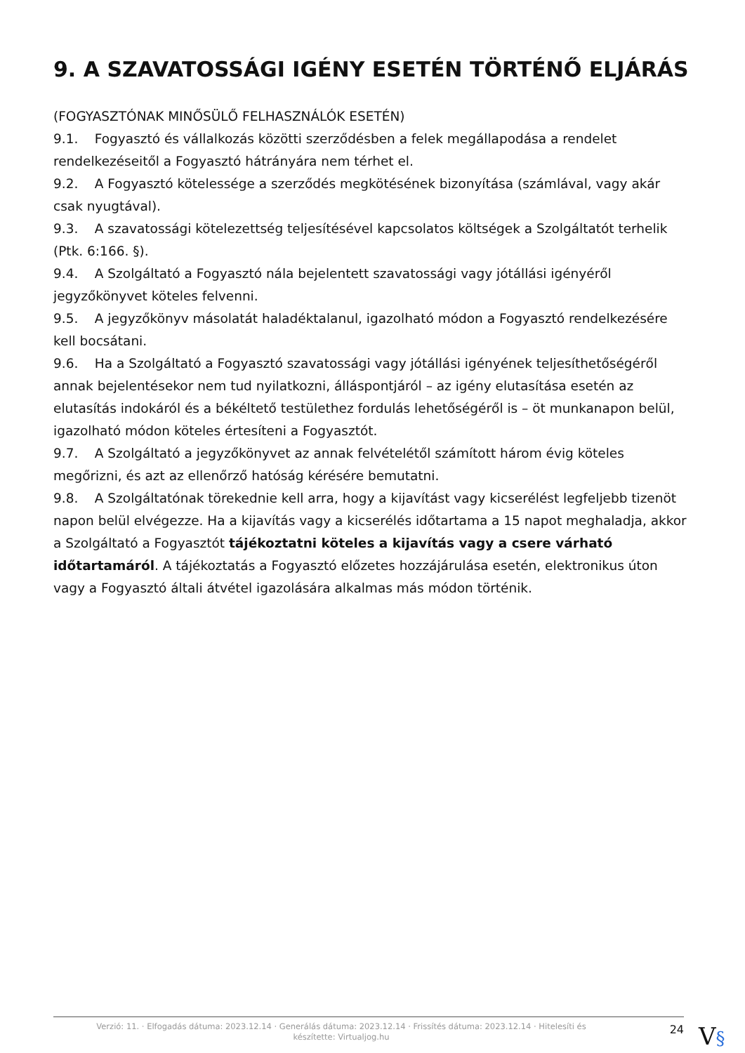9. A SZAVATOSSÁGI IGÉNY ESETÉN TÖRTÉNŐ ELJÁRÁS
(FOGYASZTÓNAK MINŐSÜLŐ FELHASZNÁLÓK ESETÉN)
9.1. Fogyasztó és vállalkozás közötti szerződésben a felek megállapodása a rendelet rendelkezéseitől a Fogyasztó hátrányára nem térhet el.
9.2. A Fogyasztó kötelessége a szerződés megkötésének bizonyítása (számlával, vagy akár csak nyugtával).
9.3. A szavatossági kötelezettség teljesítésével kapcsolatos költségek a Szolgáltatót terhelik (Ptk. 6:166. §).
9.4. A Szolgáltató a Fogyasztó nála bejelentett szavatossági vagy jótállási igényéről jegyzőkönyvet köteles felvenni.
9.5. A jegyzőkönyv másolatát haladéktalanul, igazolható módon a Fogyasztó rendelkezésére kell bocsátani.
9.6. Ha a Szolgáltató a Fogyasztó szavatossági vagy jótállási igényének teljesíthetőségéről annak bejelentésekor nem tud nyilatkozni, álláspontjáról – az igény elutasítása esetén az elutasítás indokáról és a békéltető testülethez fordulás lehetőségéről is – öt munkanapon belül, igazolható módon köteles értesíteni a Fogyasztót.
9.7. A Szolgáltató a jegyzőkönyvet az annak felvételétől számított három évig köteles megőrizni, és azt az ellenőrző hatóság kérésére bemutatni.
9.8. A Szolgáltatónak törekednie kell arra, hogy a kijavítást vagy kicserélést legfeljebb tizenöt napon belül elvégezze. Ha a kijavítás vagy a kicserélés időtartama a 15 napot meghaladja, akkor a Szolgáltató a Fogyasztót tájékoztatni köteles a kijavítás vagy a csere várható időtartamáról. A tájékoztatás a Fogyasztó előzetes hozzájárulása esetén, elektronikus úton vagy a Fogyasztó általi átvétel igazolására alkalmas más módon történik.
Verzió: 11. · Elfogadás dátuma: 2023.12.14 · Generálás dátuma: 2023.12.14 · Frissítés dátuma: 2023.12.14 · Hitelesíti és készítette: Virtualjog.hu
24
V§